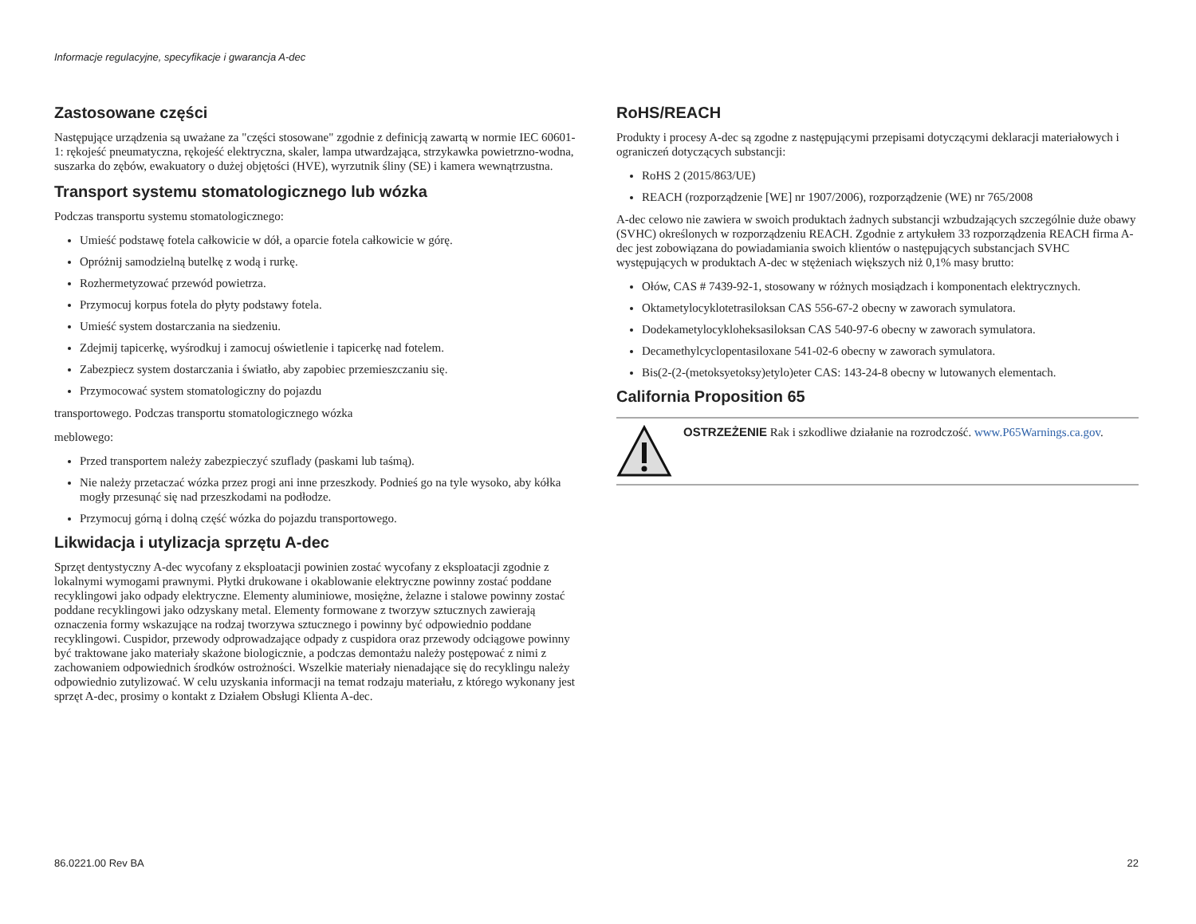Informacje regulacyjne, specyfikacje i gwarancja A-dec
Zastosowane części
Następujące urządzenia są uważane za "części stosowane" zgodnie z definicją zawartą w normie IEC 60601-1: rękojeść pneumatyczna, rękojeść elektryczna, skaler, lampa utwardzająca, strzykawka powietrzno-wodna, suszarka do zębów, ewakuatory o dużej objętości (HVE), wyrzutnik śliny (SE) i kamera wewnątrzustna.
Transport systemu stomatologicznego lub wózka
Podczas transportu systemu stomatologicznego:
Umieść podstawę fotela całkowicie w dół, a oparcie fotela całkowicie w górę.
Opróżnij samodzielną butelkę z wodą i rurkę.
Rozhermetyzować przewód powietrza.
Przymocuj korpus fotela do płyty podstawy fotela.
Umieść system dostarczania na siedzeniu.
Zdejmij tapicerkę, wyśrodkuj i zamocuj oświetlenie i tapicerkę nad fotelem.
Zabezpiecz system dostarczania i światło, aby zapobiec przemieszczaniu się.
Przymocować system stomatologiczny do pojazdu
transportowego. Podczas transportu stomatologicznego wózka
meblowego:
Przed transportem należy zabezpieczyć szuflady (paskami lub taśmą).
Nie należy przetaczać wózka przez progi ani inne przeszkody. Podnieś go na tyle wysoko, aby kółka mogły przesunąć się nad przeszkodami na podłodze.
Przymocuj górną i dolną część wózka do pojazdu transportowego.
Likwidacja i utylizacja sprzętu A-dec
Sprzęt dentystyczny A-dec wycofany z eksploatacji powinien zostać wycofany z eksploatacji zgodnie z lokalnymi wymogami prawnymi. Płytki drukowane i okablowanie elektryczne powinny zostać poddane recyklingowi jako odpady elektryczne. Elementy aluminiowe, mosiężne, żelazne i stalowe powinny zostać poddane recyklingowi jako odzyskany metal. Elementy formowane z tworzyw sztucznych zawierają oznaczenia formy wskazujące na rodzaj tworzywa sztucznego i powinny być odpowiednio poddane recyklingowi. Cuspidor, przewody odprowadzające odpady z cuspidora oraz przewody odciągowe powinny być traktowane jako materiały skażone biologicznie, a podczas demontażu należy postępować z nimi z zachowaniem odpowiednich środków ostrożności. Wszelkie materiały nienadające się do recyklingu należy odpowiednio zutylizować. W celu uzyskania informacji na temat rodzaju materiału, z którego wykonany jest sprzęt A-dec, prosimy o kontakt z Działem Obsługi Klienta A-dec.
RoHS/REACH
Produkty i procesy A-dec są zgodne z następującymi przepisami dotyczącymi deklaracji materiałowych i ograniczeń dotyczących substancji:
RoHS 2 (2015/863/UE)
REACH (rozporządzenie [WE] nr 1907/2006), rozporządzenie (WE) nr 765/2008
A-dec celowo nie zawiera w swoich produktach żadnych substancji wzbudzających szczególnie duże obawy (SVHC) określonych w rozporządzeniu REACH. Zgodnie z artykułem 33 rozporządzenia REACH firma A-dec jest zobowiązana do powiadamiania swoich klientów o następujących substancjach SVHC występujących w produktach A-dec w stężeniach większych niż 0,1% masy brutto:
Ołów, CAS # 7439-92-1, stosowany w różnych mosiądzach i komponentach elektrycznych.
Oktametylocyklotetrasiloksan CAS 556-67-2 obecny w zaworach symulatora.
Dodekametylocykloheksasiloksan CAS 540-97-6 obecny w zaworach symulatora.
Decamethylcyclopentasiloxane 541-02-6 obecny w zaworach symulatora.
Bis(2-(2-(metoksyetoksy)etylo)eter CAS: 143-24-8 obecny w lutowanych elementach.
California Proposition 65
OSTRZEŻENIE Rak i szkodliwe działanie na rozrodczość. www.P65Warnings.ca.gov.
86.0221.00 Rev BA 22